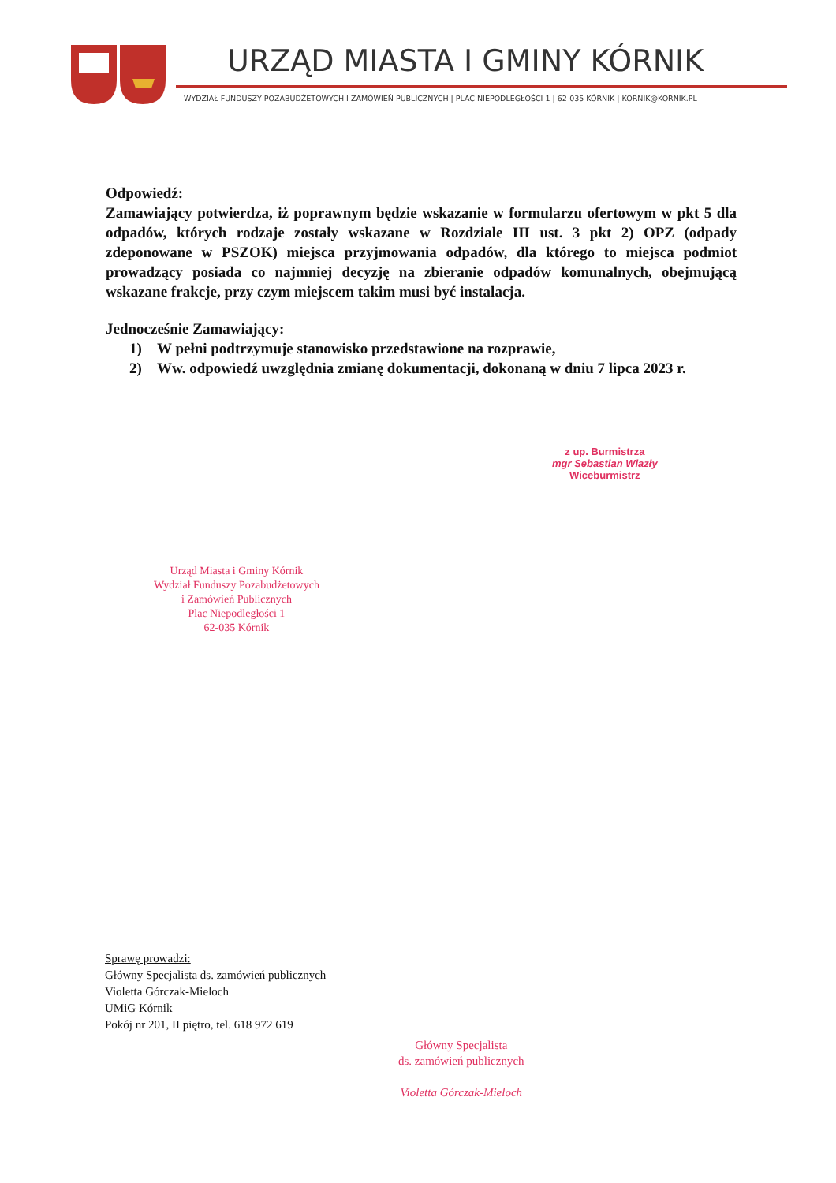URZĄD MIASTA I GMINY KÓRNIK
WYDZIAŁ FUNDUSZY POZABUDŻETOWYCH I ZAMÓWIEŃ PUBLICZNYCH | PLAC NIEPODLEGŁOŚCI 1 | 62-035 KÓRNIK | KORNIK@KORNIK.PL
Odpowiedź:
Zamawiający potwierdza, iż poprawnym będzie wskazanie w formularzu ofertowym w pkt 5 dla odpadów, których rodzaje zostały wskazane w Rozdziale III ust. 3 pkt 2) OPZ (odpady zdeponowane w PSZOK) miejsca przyjmowania odpadów, dla którego to miejsca podmiot prowadzący posiada co najmniej decyzję na zbieranie odpadów komunalnych, obejmującą wskazane frakcje, przy czym miejscem takim musi być instalacja.
Jednocześnie Zamawiający:
1) W pełni podtrzymuje stanowisko przedstawione na rozprawie,
2) Ww. odpowiedź uwzględnia zmianę dokumentacji, dokonaną w dniu 7 lipca 2023 r.
z up. Burmistrza
mgr Sebastian Wlazły
Wiceburmistrz
Urząd Miasta i Gminy Kórnik
Wydział Funduszy Pozabudżetowych
i Zamówień Publicznych
Plac Niepodległości 1
62-035 Kórnik
Sprawę prowadzi:
Główny Specjalista ds. zamówień publicznych
Violetta Górczak-Mieloch
UMiG Kórnik
Pokój nr 201, II piętro, tel. 618 972 619
Główny Specjalista
ds. zamówień publicznych
Violetta Górczak-Mieloch